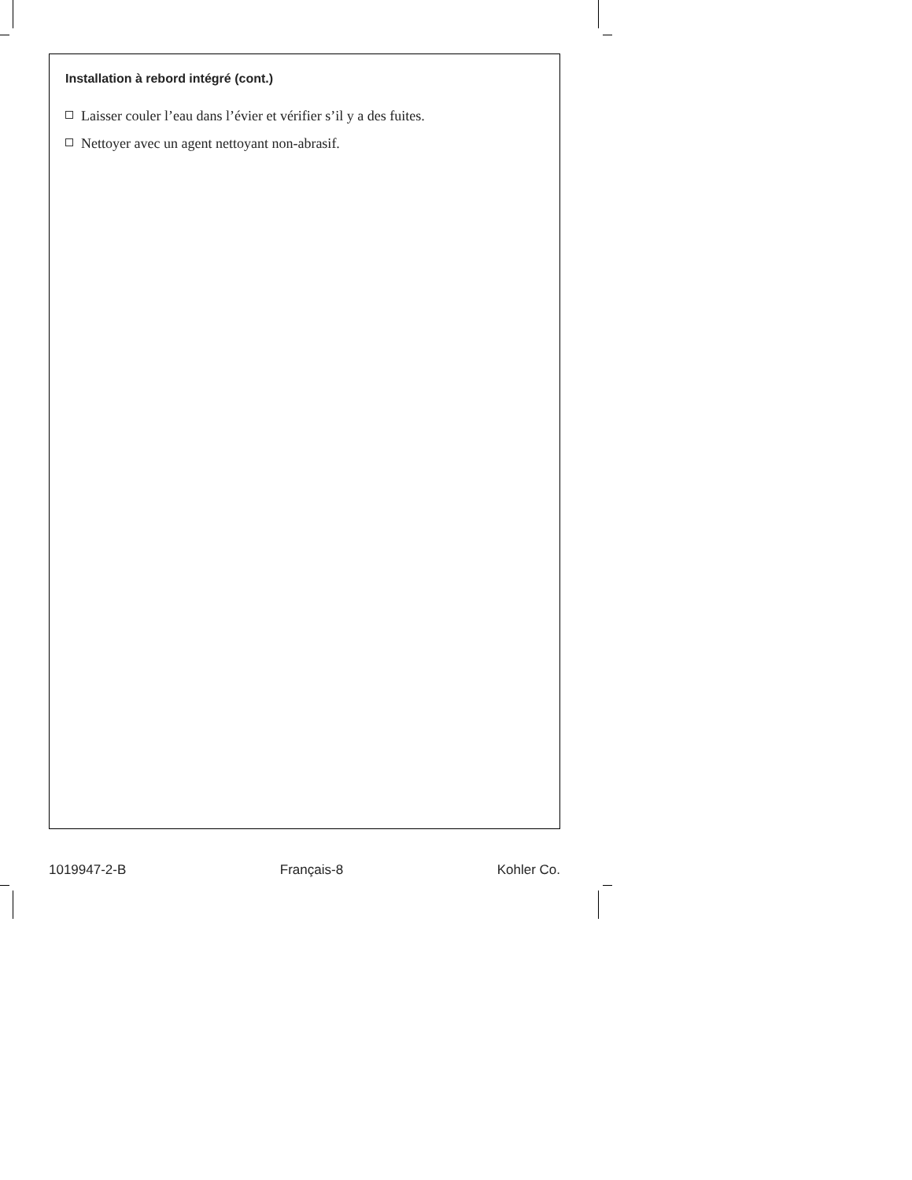Installation à rebord intégré (cont.)
Laisser couler l’eau dans l’évier et vérifier s’il y a des fuites.
Nettoyer avec un agent nettoyant non-abrasif.
1019947-2-B Français-8 Kohler Co.